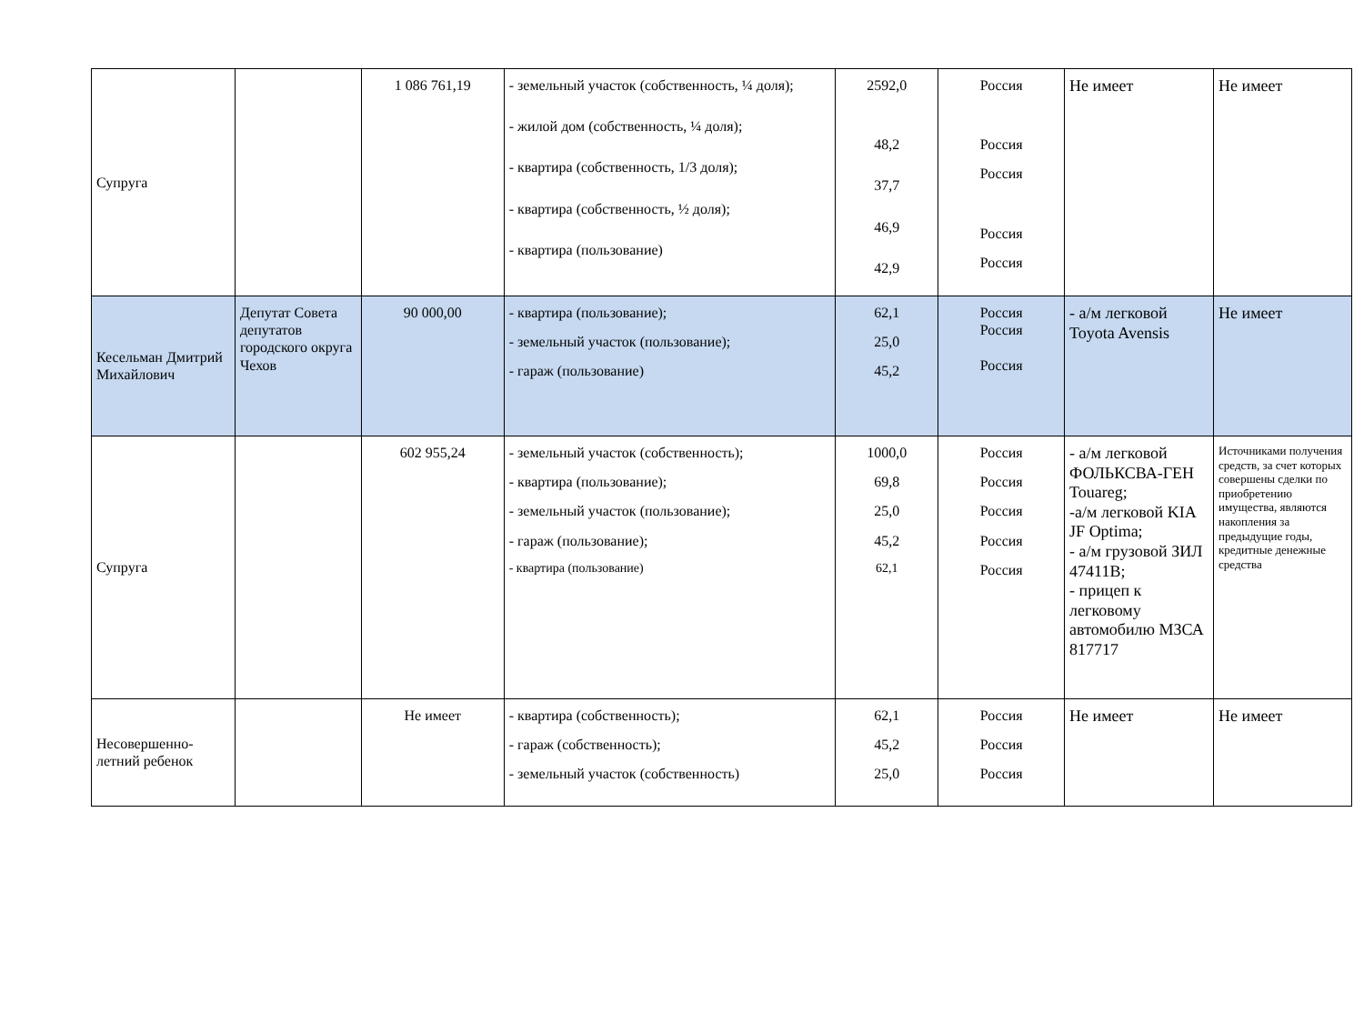| Супруга | | 1 086 761,19 | - земельный участок (собственность, ¼ доля); - жилой дом (собственность, ¼ доля); - квартира (собственность, 1/3 доля); - квартира (собственность, ½ доля); - квартира (пользование) | 2592,0 48,2 37,7 46,9 42,9 | Россия Россия Россия Россия Россия | Не имеет | Не имеет |
| Кесельман Дмитрий Михайлович | Депутат Совета депутатов городского округа Чехов | 90 000,00 | - квартира (пользование); - земельный участок (пользование); - гараж (пользование) | 62,1 25,0 45,2 | Россия Россия Россия | - а/м легковой Toyota Avensis | Не имеет |
| Супруга | | 602 955,24 | - земельный участок (собственность); - квартира (пользование); - земельный участок (пользование); - гараж (пользование); - квартира (пользование) | 1000,0 69,8 25,0 45,2 62,1 | Россия Россия Россия Россия Россия | - а/м легковой ФОЛЬКСВА-ГЕН Touareg; -а/м легковой KIA JF Optima; - а/м грузовой ЗИЛ 47411В; - прицеп к легковому автомобилю МЗСА 817717 | Источниками получения средств, за счет которых совершены сделки по приобретению имущества, являются накопления за предыдущие годы, кредитные денежные средства |
| Несовершенно-летний ребенок | | Не имеет | - квартира (собственность); - гараж (собственность); - земельный участок (собственность) | 62,1 45,2 25,0 | Россия Россия Россия | Не имеет | Не имеет |